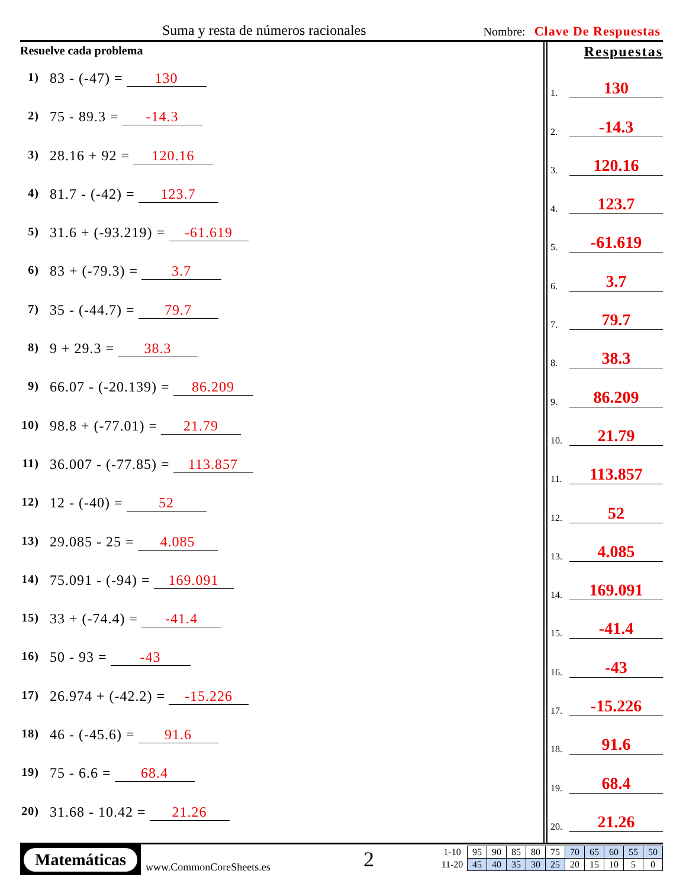Suma y resta de números racionales
Nombre: Clave De Respuestas
Resuelve cada problema
1) 83 - (-47) = 130
2) 75 - 89.3 = -14.3
3) 28.16 + 92 = 120.16
4) 81.7 - (-42) = 123.7
5) 31.6 + (-93.219) = -61.619
6) 83 + (-79.3) = 3.7
7) 35 - (-44.7) = 79.7
8) 9 + 29.3 = 38.3
9) 66.07 - (-20.139) = 86.209
10) 98.8 + (-77.01) = 21.79
11) 36.007 - (-77.85) = 113.857
12) 12 - (-40) = 52
13) 29.085 - 25 = 4.085
14) 75.091 - (-94) = 169.091
15) 33 + (-74.4) = -41.4
16) 50 - 93 = -43
17) 26.974 + (-42.2) = -15.226
18) 46 - (-45.6) = 91.6
19) 75 - 6.6 = 68.4
20) 31.68 - 10.42 = 21.26
Respuestas
1. 130
2. -14.3
3. 120.16
4. 123.7
5. -61.619
6. 3.7
7. 79.7
8. 38.3
9. 86.209
10. 21.79
11. 113.857
12. 52
13. 4.085
14. 169.091
15. -41.4
16. -43
17. -15.226
18. 91.6
19. 68.4
20. 21.26
Matemáticas
www.CommonCoreSheets.es 2
| 1-10 | 95 | 90 | 85 | 80 | 75 | 70 | 65 | 60 | 55 | 50 |
| 11-20 | 45 | 40 | 35 | 30 | 25 | 20 | 15 | 10 | 5 | 0 |